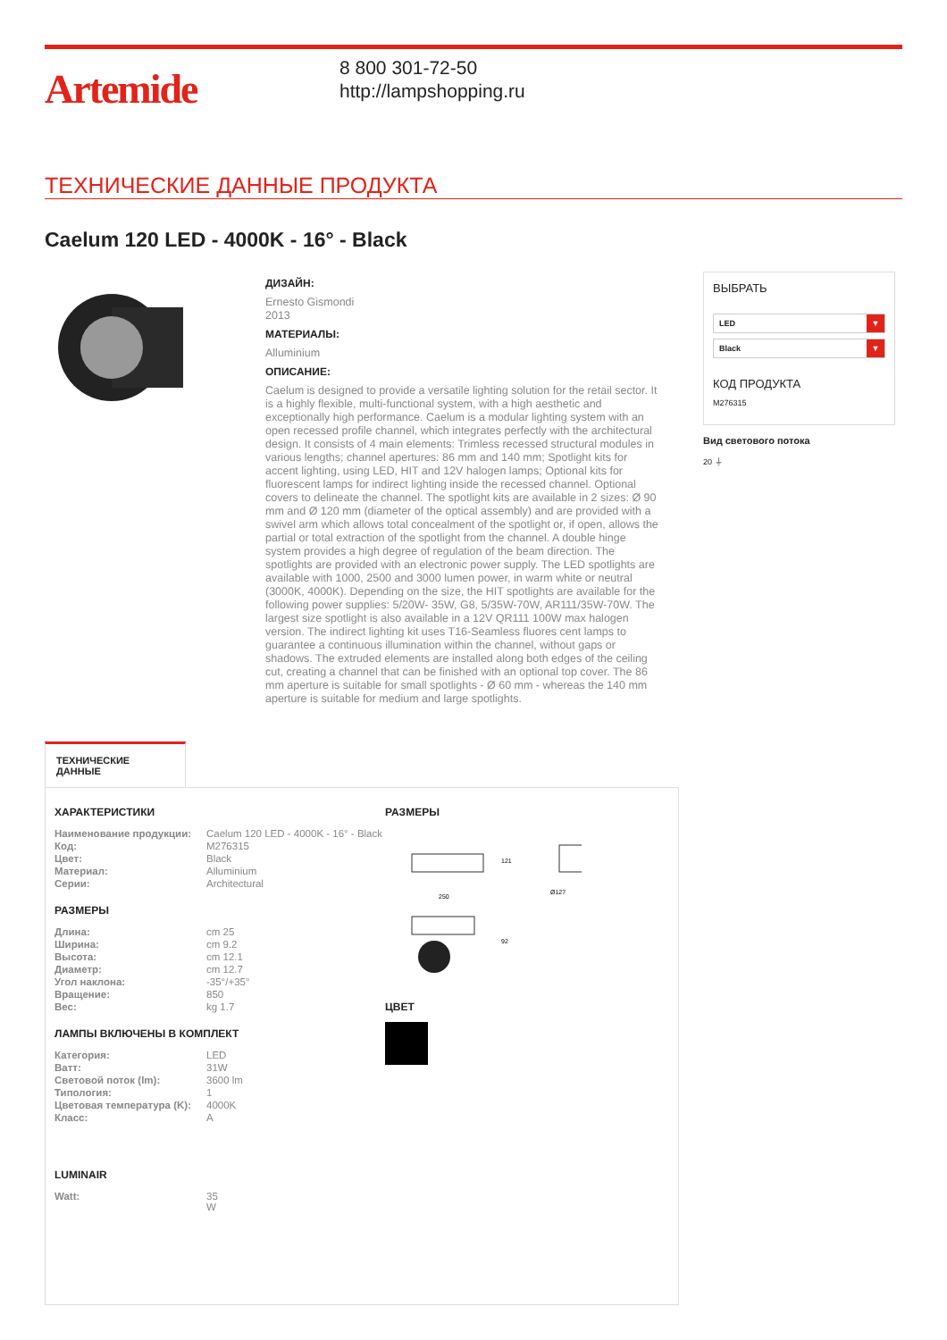Artemide
8 800 301-72-50
http://lampshopping.ru
ТЕХНИЧЕСКИЕ ДАННЫЕ ПРОДУКТА
Caelum 120 LED - 4000K - 16° - Black
ДИЗАЙН:
Ernesto Gismondi
2013
МАТЕРИАЛЫ:
Alluminium
ОПИСАНИЕ:
Caelum is designed to provide a versatile lighting solution for the retail sector. It is a highly flexible, multi-functional system, with a high aesthetic and exceptionally high performance. Caelum is a modular lighting system with an open recessed profile channel, which integrates perfectly with the architectural design. It consists of 4 main elements: Trimless recessed structural modules in various lengths; channel apertures: 86 mm and 140 mm; Spotlight kits for accent lighting, using LED, HIT and 12V halogen lamps; Optional kits for fluorescent lamps for indirect lighting inside the recessed channel. Optional covers to delineate the channel. The spotlight kits are available in 2 sizes: Ø 90 mm and Ø 120 mm (diameter of the optical assembly) and are provided with a swivel arm which allows total concealment of the spotlight or, if open, allows the partial or total extraction of the spotlight from the channel. A double hinge system provides a high degree of regulation of the beam direction. The spotlights are provided with an electronic power supply. The LED spotlights are available with 1000, 2500 and 3000 lumen power, in warm white or neutral (3000K, 4000K). Depending on the size, the HIT spotlights are available for the following power supplies: 5/20W- 35W, G8, 5/35W-70W, AR111/35W-70W. The largest size spotlight is also available in a 12V QR111 100W max halogen version. The indirect lighting kit uses T16-Seamless fluores cent lamps to guarantee a continuous illumination within the channel, without gaps or shadows. The extruded elements are installed along both edges of the ceiling cut, creating a channel that can be finished with an optional top cover. The 86 mm aperture is suitable for small spotlights - Ø 60 mm - whereas the 140 mm aperture is suitable for medium and large spotlights.
ВЫБРАТЬ
LED ▼
Black ▼
КОД ПРОДУКТА
M276315
Вид светового потока
20 ⏚
ТЕХНИЧЕСКИЕ ДАННЫЕ
ХАРАКТЕРИСТИКИ
| Наименование продукции: | Caelum 120 LED - 4000K - 16° - Black |
| Код: | M276315 |
| Цвет: | Black |
| Материал: | Alluminium |
| Серии: | Architectural |
РАЗМЕРЫ
| Длина: | cm 25 |
| Ширина: | cm 9.2 |
| Высота: | cm 12.1 |
| Диаметр: | cm 12.7 |
| Угол наклона: | -35°/+35° |
| Вращение: | 850 |
| Вес: | kg 1.7 |
ЛАМПЫ ВКЛЮЧЕНЫ В КОМПЛЕКТ
| Категория: | LED |
| Ватт: | 31W |
| Световой поток (lm): | 3600 lm |
| Типология: | 1 |
| Цветовая температура (K): | 4000K |
| Класс: | A |
LUMINAIR
| Watt: | 35 W |
РАЗМЕРЫ
250
Ø127
121
92
ЦВЕТ